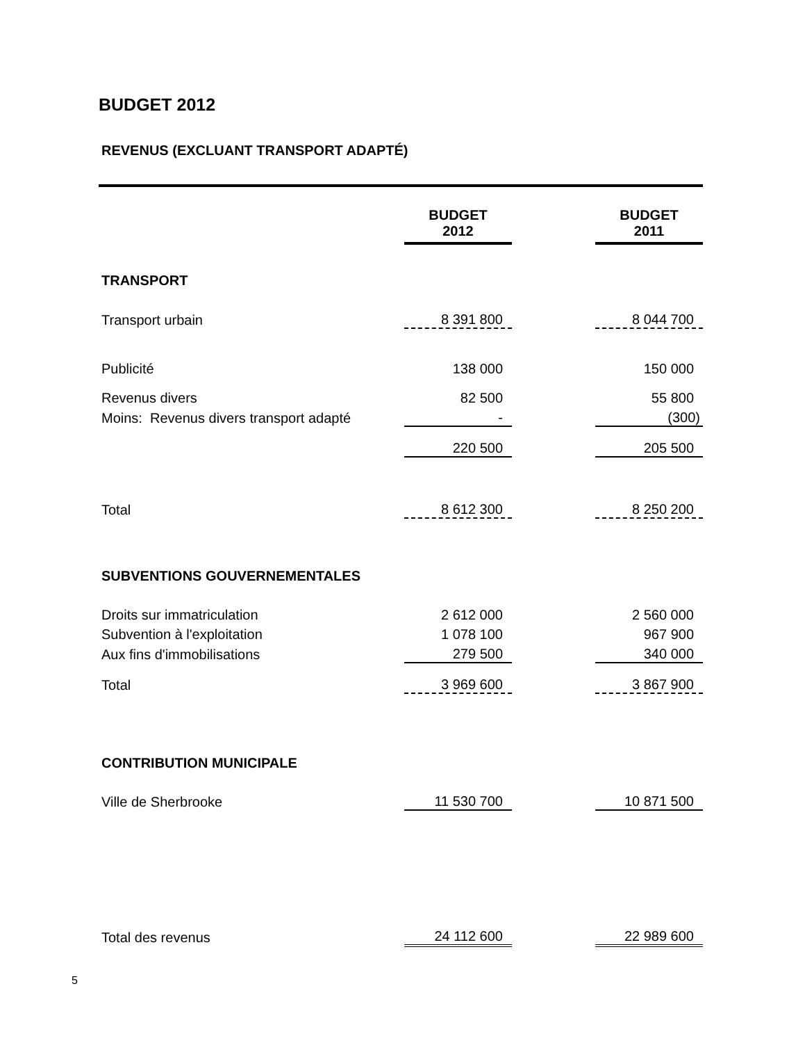BUDGET 2012
REVENUS (EXCLUANT TRANSPORT ADAPTÉ)
| | BUDGET 2012 | | BUDGET 2011 |
| TRANSPORT | | | |
| Transport urbain | 8 391 800 | | 8 044 700 |
| Publicité | 138 000 | | 150 000 |
| Revenus divers | 82 500 | | 55 800 |
| Moins: Revenus divers transport adapté | - | | (300) |
| | 220 500 | | 205 500 |
| Total | 8 612 300 | | 8 250 200 |
| SUBVENTIONS GOUVERNEMENTALES | | | |
| Droits sur immatriculation | 2 612 000 | | 2 560 000 |
| Subvention à l'exploitation | 1 078 100 | | 967 900 |
| Aux fins d'immobilisations | 279 500 | | 340 000 |
| Total | 3 969 600 | | 3 867 900 |
| CONTRIBUTION MUNICIPALE | | | |
| Ville de Sherbrooke | 11 530 700 | | 10 871 500 |
| Total des revenus | 24 112 600 | | 22 989 600 |
5